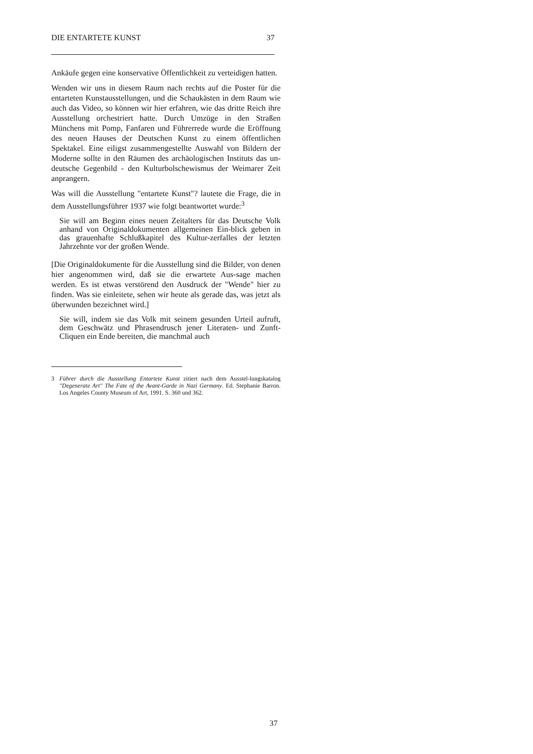DIE ENTARTETE KUNST 37
Ankäufe gegen eine konservative Öffentlichkeit zu verteidigen hatten.
Wenden wir uns in diesem Raum nach rechts auf die Poster für die entarteten Kunstausstellungen, und die Schaukästen in dem Raum wie auch das Video, so können wir hier erfahren, wie das dritte Reich ihre Ausstellung orchestriert hatte. Durch Umzüge in den Straßen Münchens mit Pomp, Fanfaren und Führerrede wurde die Eröffnung des neuen Hauses der Deutschen Kunst zu einem öffentlichen Spektakel. Eine eiligst zusammengestellte Auswahl von Bildern der Moderne sollte in den Räumen des archäologischen Instituts das un-deutsche Gegenbild - den Kulturbolschewismus der Weimarer Zeit anprangern.
Was will die Ausstellung "entartete Kunst"? lautete die Frage, die in dem Ausstellungsführer 1937 wie folgt beantwortet wurde:<sup>3</sup>
Sie will am Beginn eines neuen Zeitalters für das Deutsche Volk anhand von Originaldokumenten allgemeinen Ein-blick geben in das grauenhafte Schlußkapitel des Kultur-zerfalles der letzten Jahrzehnte vor der großen Wende.
[Die Originaldokumente für die Ausstellung sind die Bilder, von denen hier angenommen wird, daß sie die erwartete Aus-sage machen werden. Es ist etwas verstörend den Ausdruck der "Wende" hier zu finden. Was sie einleitete, sehen wir heute als gerade das, was jetzt als überwunden bezeichnet wird.]
Sie will, indem sie das Volk mit seinem gesunden Urteil aufruft, dem Geschwätz und Phrasendrusch jener Literaten- und Zunft-Cliquen ein Ende bereiten, die manchmal auch
3 Führer durch die Ausstellung Entartete Kunst zitiert nach dem Ausstel-lungskatalog "Degenerate Art" The Fate of the Avant-Garde in Nazi Germany. Ed. Stephanie Barron. Los Angeles County Museum of Art, 1991. S. 360 und 362.
37